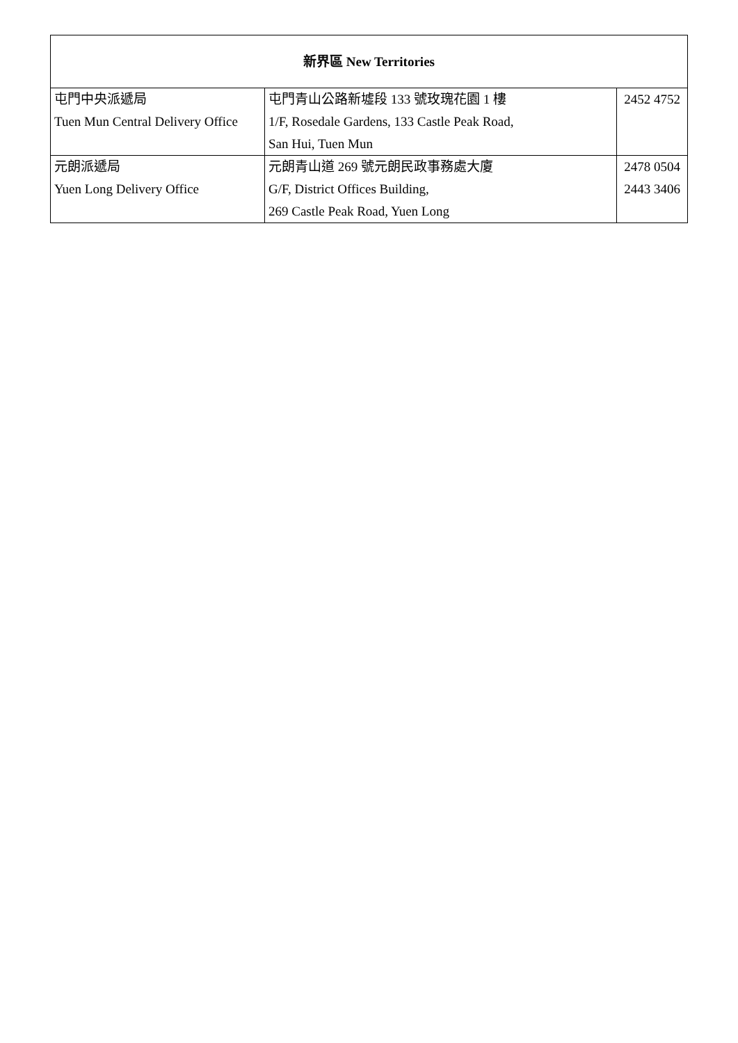| 新界區 New Territories | | |
| --- | --- | --- |
| 屯門中央派遞局 Tuen Mun Central Delivery Office | 屯門青山公路新墟段 133 號玫瑰花園 1 樓 1/F, Rosedale Gardens, 133 Castle Peak Road, San Hui, Tuen Mun | 2452 4752 |
| 元朗派遞局 Yuen Long Delivery Office | 元朗青山道 269 號元朗民政事務處大廈 G/F, District Offices Building, 269 Castle Peak Road, Yuen Long | 2478 0504 2443 3406 |